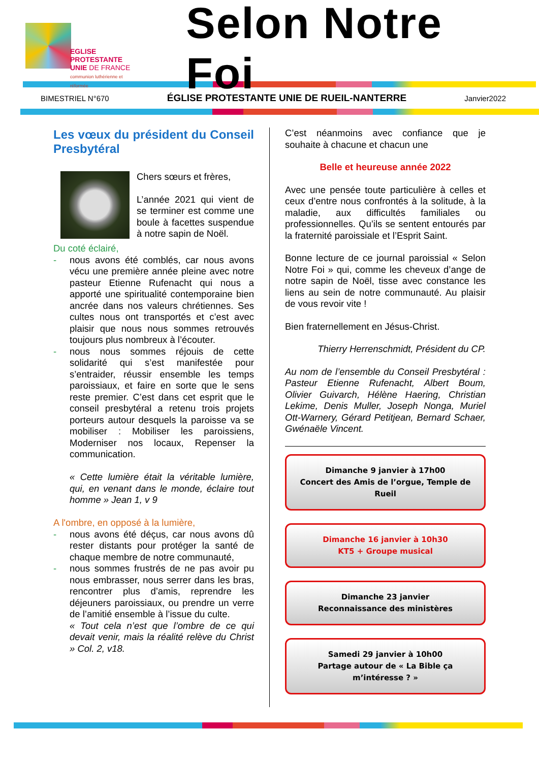EGLISE PROTESTANTE
UNIE DE FRANCE
communion luthérienne et réformée
Selon Notre Foi
BIMESTRIEL N°670 ÉGLISE PROTESTANTE UNIE DE RUEIL-NANTERRE Janvier2022
Les vœux du président du Conseil Presbytéral
Chers sœurs et frères,
L’année 2021 qui vient de se terminer est comme une boule à facettes suspendue à notre sapin de Noël.
Du coté éclairé,
- nous avons été comblés, car nous avons vécu une première année pleine avec notre pasteur Etienne Rufenacht qui nous a apporté une spiritualité contemporaine bien ancrée dans nos valeurs chrétiennes. Ses cultes nous ont transportés et c’est avec plaisir que nous nous sommes retrouvés toujours plus nombreux à l’écouter.
- nous nous sommes réjouis de cette solidarité qui s’est manifestée pour s’entraider, réussir ensemble les temps paroissiaux, et faire en sorte que le sens reste premier. C’est dans cet esprit que le conseil presbytéral a retenu trois projets porteurs autour desquels la paroisse va se mobiliser : Mobiliser les paroissiens, Moderniser nos locaux, Repenser la communication.
« Cette lumière était la véritable lumière, qui, en venant dans le monde, éclaire tout homme » Jean 1, v 9
A l'ombre, en opposé à la lumière,
- nous avons été déçus, car nous avons dû rester distants pour protéger la santé de chaque membre de notre communauté,
- nous sommes frustrés de ne pas avoir pu nous embrasser, nous serrer dans les bras, rencontrer plus d’amis, reprendre les déjeuners paroissiaux, ou prendre un verre de l’amitié ensemble à l’issue du culte.
« Tout cela n’est que l’ombre de ce qui devait venir, mais la réalité relève du Christ » Col. 2, v18.
C’est néanmoins avec confiance que je souhaite à chacune et chacun une
Belle et heureuse année 2022
Avec une pensée toute particulière à celles et ceux d’entre nous confrontés à la solitude, à la maladie, aux difficultés familiales ou professionnelles. Qu’ils se sentent entourés par la fraternité paroissiale et l’Esprit Saint.
Bonne lecture de ce journal paroissial « Selon Notre Foi » qui, comme les cheveux d’ange de notre sapin de Noël, tisse avec constance les liens au sein de notre communauté. Au plaisir de vous revoir vite !
Bien fraternellement en Jésus-Christ.
Thierry Herrenschmidt, Président du CP.
Au nom de l’ensemble du Conseil Presbytéral : Pasteur Etienne Rufenacht, Albert Boum, Olivier Guivarch, Hélène Haering, Christian Lekime, Denis Muller, Joseph Nonga, Muriel Ott-Warnery, Gérard Petitjean, Bernard Schaer, Gwénaële Vincent.
Dimanche 9 janvier à 17h00
Concert des Amis de l’orgue, Temple de Rueil
Dimanche 16 janvier à 10h30
KT5 + Groupe musical
Dimanche 23 janvier
Reconnaissance des ministères
Samedi 29 janvier à 10h00
Partage autour de « La Bible ça m’intéresse ? »